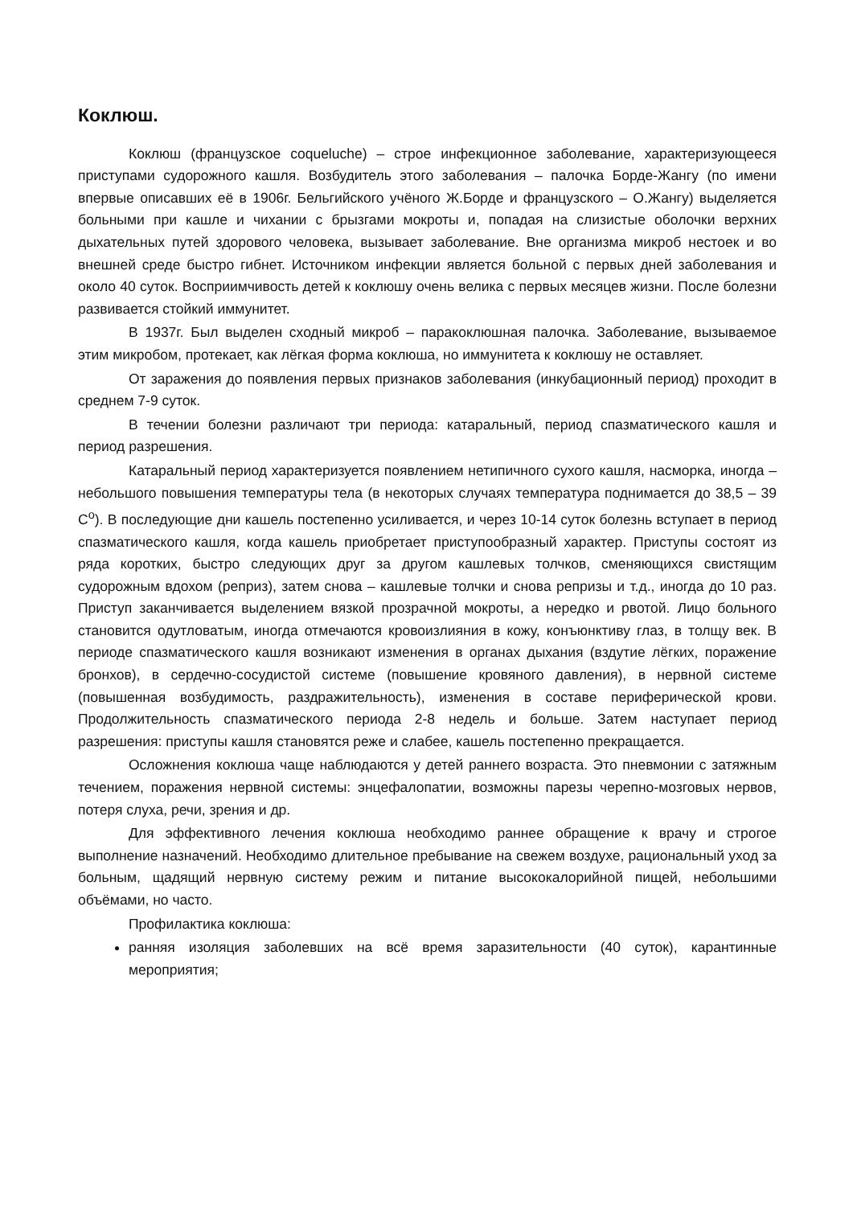Коклюш.
Коклюш (французское coqueluche) – строе инфекционное заболевание, характеризующееся приступами судорожного кашля. Возбудитель этого заболевания – палочка Борде-Жангу (по имени впервые описавших её в 1906г. Бельгийского учёного Ж.Борде и французского – О.Жангу) выделяется больными при кашле и чихании с брызгами мокроты и, попадая на слизистые оболочки верхних дыхательных путей здорового человека, вызывает заболевание. Вне организма микроб нестоек и во внешней среде быстро гибнет. Источником инфекции является больной с первых дней заболевания и около 40 суток. Восприимчивость детей к коклюшу очень велика с первых месяцев жизни. После болезни развивается стойкий иммунитет.
В 1937г. Был выделен сходный микроб – паракоклюшная палочка. Заболевание, вызываемое этим микробом, протекает, как лёгкая форма коклюша, но иммунитета к коклюшу не оставляет.
От заражения до появления первых признаков заболевания (инкубационный период) проходит в среднем 7-9 суток.
В течении болезни различают три периода: катаральный, период спазматического кашля и период разрешения.
Катаральный период характеризуется появлением нетипичного сухого кашля, насморка, иногда – небольшого повышения температуры тела (в некоторых случаях температура поднимается до 38,5 – 39 С<sup>о</sup>). В последующие дни кашель постепенно усиливается, и через 10-14 суток болезнь вступает в период спазматического кашля, когда кашель приобретает приступообразный характер. Приступы состоят из ряда коротких, быстро следующих друг за другом кашлевых толчков, сменяющихся свистящим судорожным вдохом (реприз), затем снова – кашлевые толчки и снова репризы и т.д., иногда до 10 раз. Приступ заканчивается выделением вязкой прозрачной мокроты, а нередко и рвотой. Лицо больного становится одутловатым, иногда отмечаются кровоизлияния в кожу, конъюнктиву глаз, в толщу век. В периоде спазматического кашля возникают изменения в органах дыхания (вздутие лёгких, поражение бронхов), в сердечно-сосудистой системе (повышение кровяного давления), в нервной системе (повышенная возбудимость, раздражительность), изменения в составе периферической крови. Продолжительность спазматического периода 2-8 недель и больше. Затем наступает период разрешения: приступы кашля становятся реже и слабее, кашель постепенно прекращается.
Осложнения коклюша чаще наблюдаются у детей раннего возраста. Это пневмонии с затяжным течением, поражения нервной системы: энцефалопатии, возможны парезы черепно-мозговых нервов, потеря слуха, речи, зрения и др.
Для эффективного лечения коклюша необходимо раннее обращение к врачу и строгое выполнение назначений. Необходимо длительное пребывание на свежем воздухе, рациональный уход за больным, щадящий нервную систему режим и питание высококалорийной пищей, небольшими объёмами, но часто.
Профилактика коклюша:
ранняя изоляция заболевших на всё время заразительности (40 суток), карантинные мероприятия;